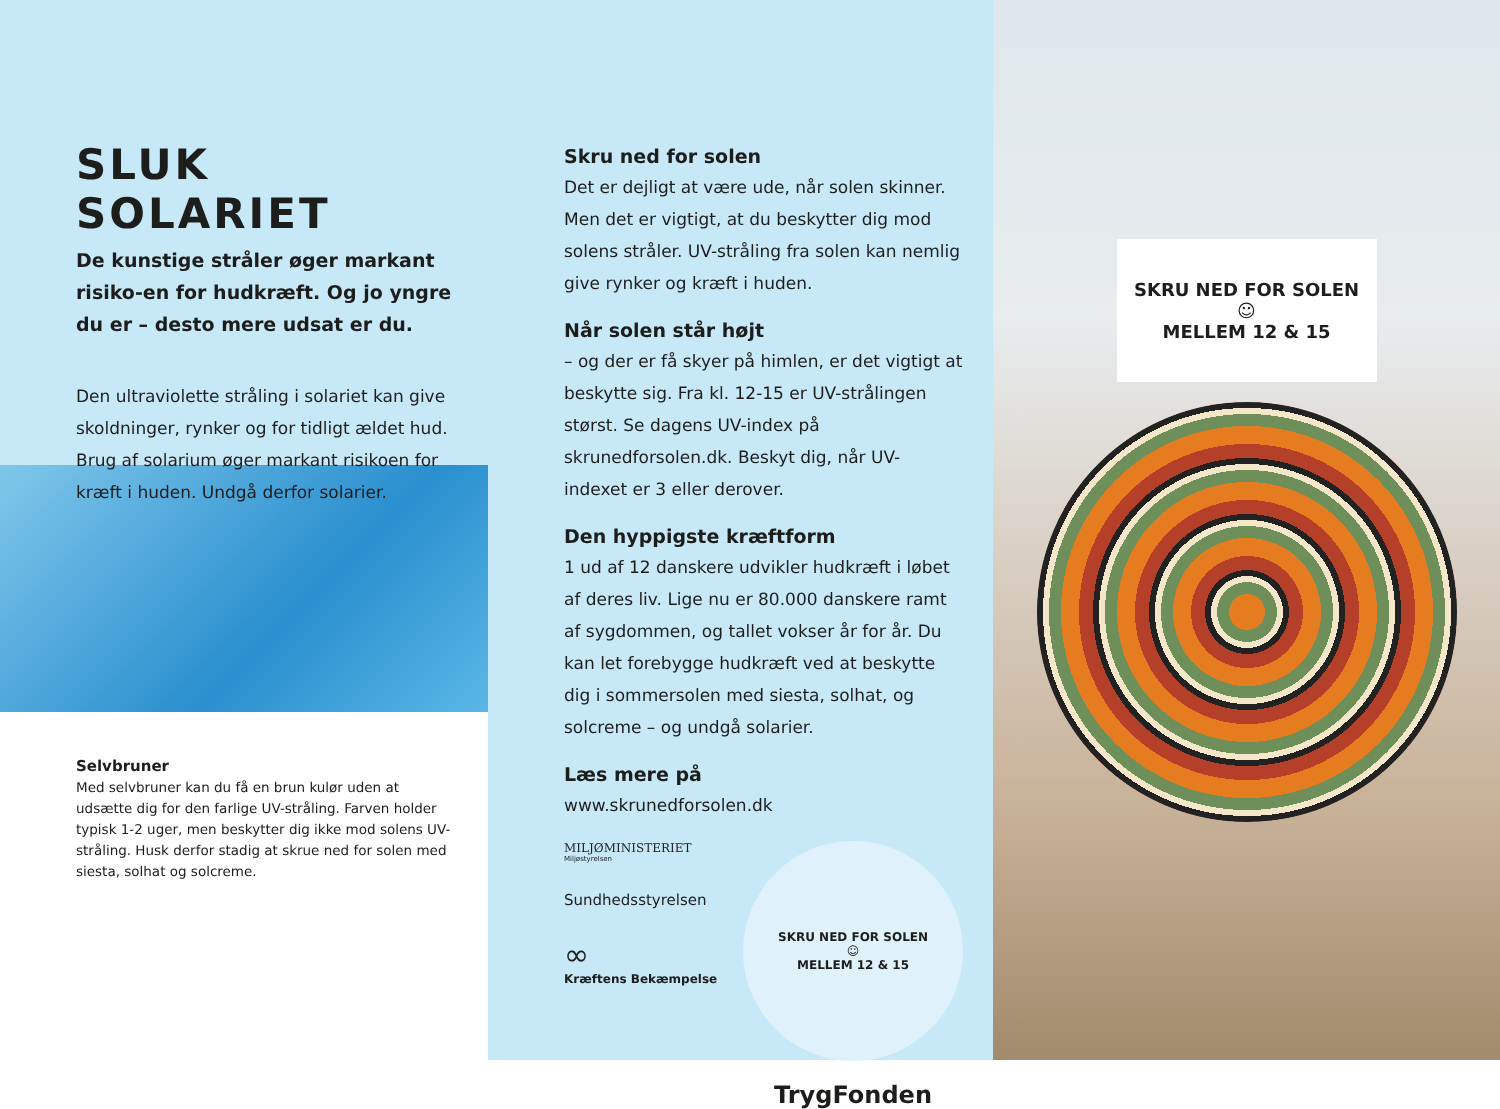SLUK SOLARIET
De kunstige stråler øger markant risiko-en for hudkræft. Og jo yngre du er – desto mere udsat er du.
Den ultraviolette stråling i solariet kan give skoldninger, rynker og for tidligt ældet hud. Brug af solarium øger markant risikoen for kræft i huden. Undgå derfor solarier.
Selvbruner
Med selvbruner kan du få en brun kulør uden at udsætte dig for den farlige UV-stråling. Farven holder typisk 1-2 uger, men beskytter dig ikke mod solens UV-stråling. Husk derfor stadig at skrue ned for solen med siesta, solhat og solcreme.
Skru ned for solen
Det er dejligt at være ude, når solen skinner. Men det er vigtigt, at du beskytter dig mod solens stråler. UV-stråling fra solen kan nemlig give rynker og kræft i huden.
Når solen står højt
– og der er få skyer på himlen, er det vigtigt at beskytte sig. Fra kl. 12-15 er UV-strålingen størst. Se dagens UV-index på skrunedforsolen.dk. Beskyt dig, når UV-indexet er 3 eller derover.
Den hyppigste kræftform
1 ud af 12 danskere udvikler hudkræft i løbet af deres liv. Lige nu er 80.000 danskere ramt af sygdommen, og tallet vokser år for år. Du kan let forebygge hudkræft ved at beskytte dig i sommersolen med siesta, solhat, og solcreme – og undgå solarier.
Læs mere på
www.skrunedforsolen.dk
MILJØMINISTERIET
Miljøstyrelsen
Sundhedsstyrelsen
∞
Kræftens Bekæmpelse
SKRU NED FOR SOLEN
☺
MELLEM 12 & 15
TrygFonden
SKRU NED FOR SOLEN
☺
MELLEM 12 & 15